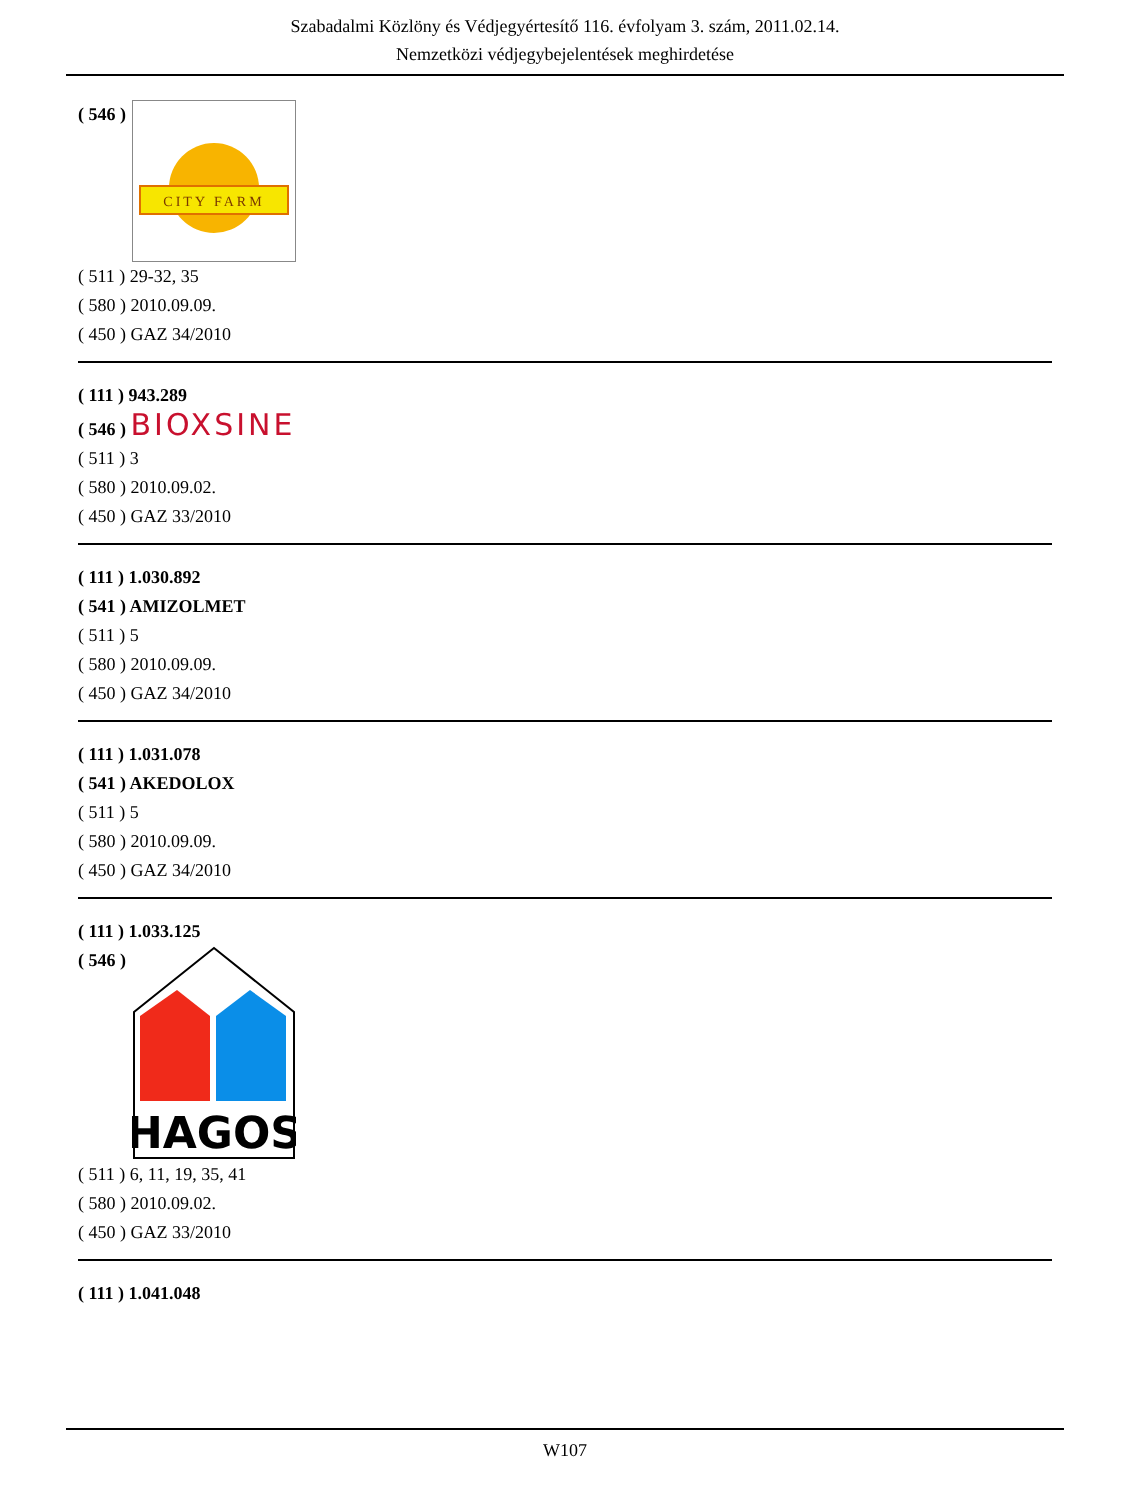Szabadalmi Közlöny és Védjegyértesítő 116. évfolyam 3. szám, 2011.02.14.
Nemzetközi védjegybejelentések meghirdetése
( 546 )
CITY FARM
( 511 ) 29-32, 35
( 580 ) 2010.09.09.
( 450 ) GAZ 34/2010
( 111 ) 943.289
( 546 ) BIOXSINE
( 511 ) 3
( 580 ) 2010.09.02.
( 450 ) GAZ 33/2010
( 111 ) 1.030.892
( 541 ) AMIZOLMET
( 511 ) 5
( 580 ) 2010.09.09.
( 450 ) GAZ 34/2010
( 111 ) 1.031.078
( 541 ) AKEDOLOX
( 511 ) 5
( 580 ) 2010.09.09.
( 450 ) GAZ 34/2010
( 111 ) 1.033.125
( 546 )
HAGOS
( 511 ) 6, 11, 19, 35, 41
( 580 ) 2010.09.02.
( 450 ) GAZ 33/2010
( 111 ) 1.041.048
W107